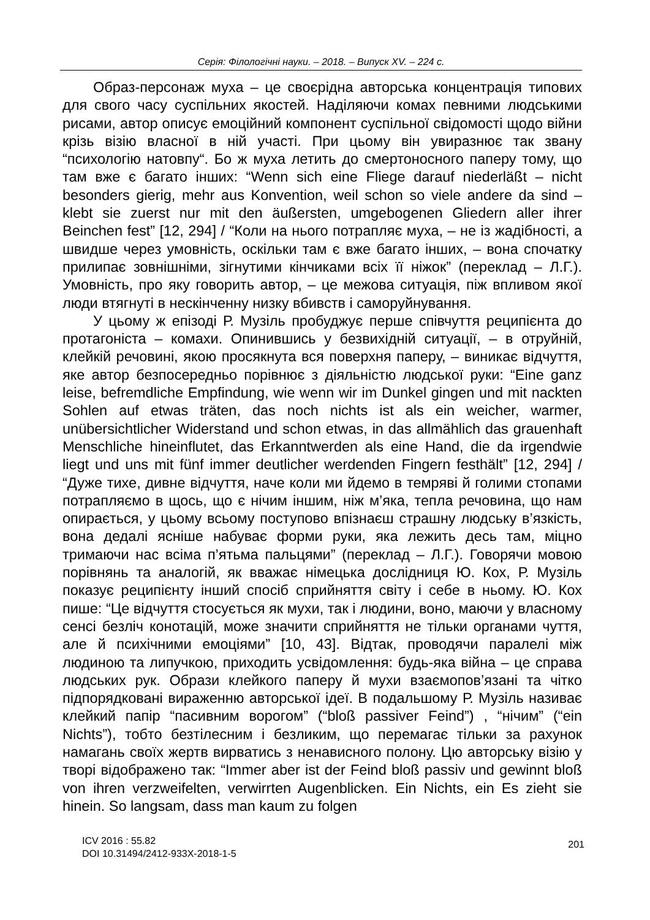Серія: Філологічні науки. – 2018. – Випуск XV. – 224 с.
Образ-персонаж муха – це своєрідна авторська концентрація типових для свого часу суспільних якостей. Наділяючи комах певними людськими рисами, автор описує емоційний компонент суспільної свідомості щодо війни крізь візію власної в ній участі. При цьому він увиразнює так звану “психологію натовпу“. Бо ж муха летить до смертоносного паперу тому, що там вже є багато інших: “Wenn sich eine Fliege darauf niederläßt – nicht besonders gierig, mehr aus Konvention, weil schon so viele andere da sind – klebt sie zuerst nur mit den äußersten, umgebogenen Gliedern aller ihrer Beinchen fest” [12, 294] / “Коли на нього потрапляє муха, – не із жадібності, а швидше через умовність, оскільки там є вже багато інших, – вона спочатку прилипає зовнішніми, зігнутими кінчиками всіх її ніжок” (переклад – Л.Г.). Умовність, про яку говорить автор, – це межова ситуація, піж впливом якої люди втягнуті в нескінченну низку вбивств і саморуйнування.
У цьому ж епізоді Р. Музіль пробуджує перше співчуття реципієнта до протагоніста – комахи. Опинившись у безвихідній ситуації, – в отруйній, клейкій речовині, якою просякнута вся поверхня паперу, – виникає відчуття, яке автор безпосередньо порівнює з діяльністю людської руки: “Eine ganz leise, befremdliche Empfindung, wie wenn wir im Dunkel gingen und mit nackten Sohlen auf etwas träten, das noch nichts ist als ein weicher, warmer, unübersichtlicher Widerstand und schon etwas, in das allmählich das grauenhaft Menschliche hineinflutet, das Erkanntwerden als eine Hand, die da irgendwie liegt und uns mit fünf immer deutlicher werdenden Fingern festhält” [12, 294] / “Дуже тихе, дивне відчуття, наче коли ми йдемо в темряві й голими стопами потрапляємо в щось, що є нічим іншим, ніж м’яка, тепла речовина, що нам опирається, у цьому всьому поступово впізнаєш страшну людську в’язкість, вона дедалі ясніше набуває форми руки, яка лежить десь там, міцно тримаючи нас всіма п’ятьма пальцями” (переклад – Л.Г.). Говорячи мовою порівнянь та аналогій, як вважає німецька дослідниця Ю. Кох, Р. Музіль показує реципієнту інший спосіб сприйняття світу і себе в ньому. Ю. Кох пише: “Це відчуття стосується як мухи, так і людини, воно, маючи у власному сенсі безліч конотацій, може значити сприйняття не тільки органами чуття, але й психічними емоціями” [10, 43]. Відтак, проводячи паралелі між людиною та липучкою, приходить усвідомлення: будь-яка війна – це справа людських рук. Образи клейкого паперу й мухи взаємопов’язані та чітко підпорядковані вираженню авторської ідеї. В подальшому Р. Музіль називає клейкий папір “пасивним ворогом” (“bloß passiver Feind”) , “нічим” (“ein Nichts”), тобто безтілесним і безликим, що перемагає тільки за рахунок намагань своїх жертв вирватись з ненависного полону. Цю авторську візію у творі відображено так: “Immer aber ist der Feind bloß passiv und gewinnt bloß von ihren verzweifelten, verwirrten Augenblicken. Ein Nichts, ein Es zieht sie hinein. So langsam, dass man kaum zu folgen
ICV 2016 : 55.82
DOI 10.31494/2412-933X-2018-1-5
201